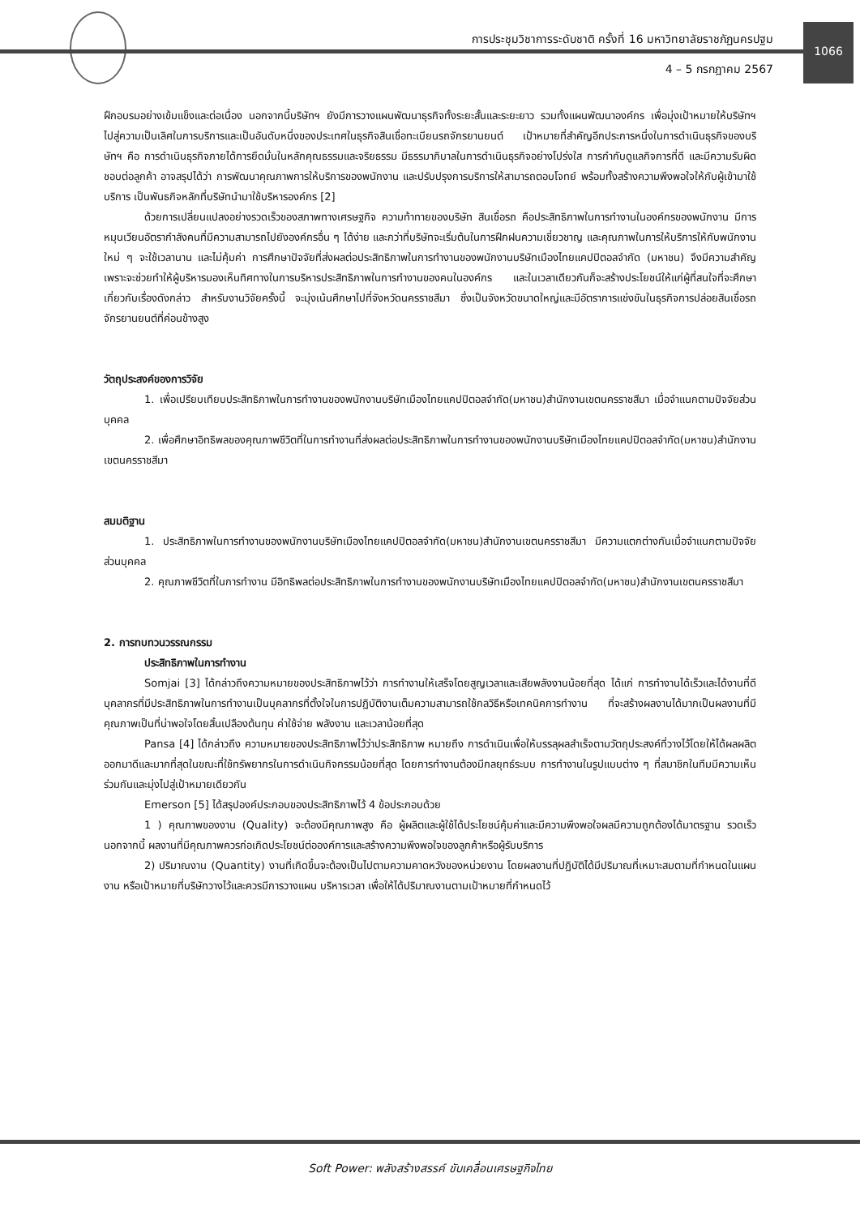การประชุมวิชาการระดับชาติ ครั้งที่ 16 มหาวิทยาลัยราชภัฏนครปฐม
4 – 5 กรกฎาคม 2567
1066
ฝึกอบรมอย่างเข้มแข็งและต่อเนื่อง นอกจากนี้บริษัทฯ ยังมีการวางแผนพัฒนาธุรกิจทั้งระยะสั้นและระยะยาว รวมทั้งแผนพัฒนาองค์กร เพื่อมุ่งเป้าหมายให้บริษัทฯ ไปสู่ความเป็นเลิศในการบริการและเป็นอันดับหนึ่งของประเทศในธุรกิจสินเชื่อทะเบียนรถจักรยานยนต์ เป้าหมายที่สำคัญอีกประการหนึ่งในการดำเนินธุรกิจของบริษัทฯ คือ การดำเนินธุรกิจภายได้การยึดมั่นในหลักคุณธรรมและจริยธรรม มีธรรมาภิบาลในการดำเนินธุรกิจอย่างโปร่งใส การกำกับดูแลกิจการที่ดี และมีความรับผิดชอบต่อลูกค้า อาจสรุปได้ว่า การพัฒนาคุณภาพการให้บริการของพนักงาน และปรับปรุงการบริการให้สามารถตอบโจทย์ พร้อมทั้งสร้างความพึงพอใจให้กับผู้เข้ามาใช้บริการ เป็นพันธกิจหลักที่บริษัทนำมาใช้บริหารองค์กร [2]
ด้วยการเปลี่ยนแปลงอย่างรวดเร็วของสภาพทางเศรษฐกิจ ความท้าทายของบริษัท สินเชื่อรถ คือประสิทธิภาพในการทำงานในองค์กรของพนักงาน มีการหมุนเวียนอัตรากำลังคนที่มีความสามารถไปยังองค์กรอื่น ๆ ได้ง่าย และกว่าที่บริษัทจะเริ่มต้นในการฝึกฝนความเชี่ยวชาญ และคุณภาพในการให้บริการให้กับพนักงานใหม่ ๆ จะใช้เวลานาน และไม่คุ้มค่า การศึกษาปัจจัยที่ส่งผลต่อประสิทธิภาพในการทำงานของพนักงานบริษัทเมืองไทยแคปปิตอลจำกัด (มหาชน) จึงมีความสำคัญเพราะจะช่วยทำให้ผู้บริหารมองเห็นทิศทางในการบริหารประสิทธิภาพในการทำงานของคนในองค์กร และในเวลาเดียวกันก็จะสร้างประโยชน์ให้แก่ผู้ที่สนใจที่จะศึกษาเกี่ยวกับเรื่องดังกล่าว สำหรับงานวิจัยครั้งนี้ จะมุ่งเน้นศึกษาไปที่จังหวัดนครราชสีมา ซึ่งเป็นจังหวัดขนาดใหญ่และมีอัตราการแข่งขันในธุรกิจการปล่อยสินเชื่อรถจักรยานยนต์ที่ค่อนข้างสูง
วัตถุประสงค์ของการวิจัย
1. เพื่อเปรียบเทียบประสิทธิภาพในการทำงานของพนักงานบริษัทเมืองไทยแคปปิตอลจำกัด(มหาชน)สำนักงานเขตนครราชสีมา เมื่อจำแนกตามปัจจัยส่วนบุคคล
2. เพื่อศึกษาอิทธิพลของคุณภาพชีวิตที่ในการทำงานที่ส่งผลต่อประสิทธิภาพในการทำงานของพนักงานบริษัทเมืองไทยแคปปิตอลจำกัด(มหาชน)สำนักงานเขตนครราชสีมา
สมมติฐาน
1. ประสิทธิภาพในการทำงานของพนักงานบริษัทเมืองไทยแคปปิตอลจำกัด(มหาชน)สำนักงานเขตนครราชสีมา มีความแตกต่างกันเมื่อจำแนกตามปัจจัยส่วนบุคคล
2. คุณภาพชีวิตที่ในการทำงาน มีอิทธิพลต่อประสิทธิภาพในการทำงานของพนักงานบริษัทเมืองไทยแคปปิตอลจำกัด(มหาชน)สำนักงานเขตนครราชสีมา
2. การทบทวนวรรณกรรม
ประสิทธิภาพในการทำงาน
Somjai [3] ได้กล่าวถึงความหมายของประสิทธิภาพไว้ว่า การทำงานให้เสร็จโดยสูญเวลาและเสียพลังงานน้อยที่สุด ได้แก่ การทำงานได้เร็วและได้งานที่ดีบุคลากรที่มีประสิทธิภาพในการทำงานเป็นบุคลากรที่ตั้งใจในการปฏิบัติงานเต็มความสามารถใช้กลวิธีหรือเทคนิคการทำงาน ที่จะสร้างผลงานได้มากเป็นผลงานที่มีคุณภาพเป็นที่น่าพอใจโดยสิ้นเปลืองต้นทุน ค่าใช้จ่าย พลังงาน และเวลาน้อยที่สุด
Pansa [4] ได้กล่าวถึง ความหมายของประสิทธิภาพไว้ว่าประสิทธิภาพ หมายถึง การดำเนินเพื่อให้บรรลุผลสำเร็จตามวัตถุประสงค์ที่วางไว้โดยให้ได้ผลผลิตออกมาดีและมากที่สุดในขณะที่ใช้ทรัพยากรในการดำเนินกิจกรรมน้อยที่สุด โดยการทำงานต้องมีกลยุทธ์ระบบ การทำงานในรูปแบบต่าง ๆ ที่สมาชิกในทีมมีความเห็นร่วมกันและมุ่งไปสู่เป้าหมายเดียวกัน
Emerson [5] ได้สรุปองค์ประกอบของประสิทธิภาพไว้ 4 ข้อประกอบด้วย
1 ) คุณภาพของงาน (Quality) จะต้องมีคุณภาพสูง คือ ผู้ผลิตและผู้ใช้ได้ประโยชน์คุ้มค่าและมีความพึงพอใจผลมีความถูกต้องได้มาตรฐาน รวดเร็ว นอกจากนี้ ผลงานที่มีคุณภาพควรก่อเกิดประโยชน์ต่อองค์การและสร้างความพึงพอใจของลูกค้าหรือผู้รับบริการ
2) ปริมาณงาน (Quantity) งานที่เกิดขึ้นจะต้องเป็นไปตามความคาดหวังของหน่วยงาน โดยผลงานที่ปฏิบัติได้มีปริมาณที่เหมาะสมตามที่กำหนดในแผนงาน หรือเป้าหมายที่บริษัทวางไว้และควรมีการวางแผน บริหารเวลา เพื่อให้ได้ปริมาณงานตามเป้าหมายที่กำหนดไว้
Soft Power: พลังสร้างสรรค์ ขับเคลื่อนเศรษฐกิจไทย